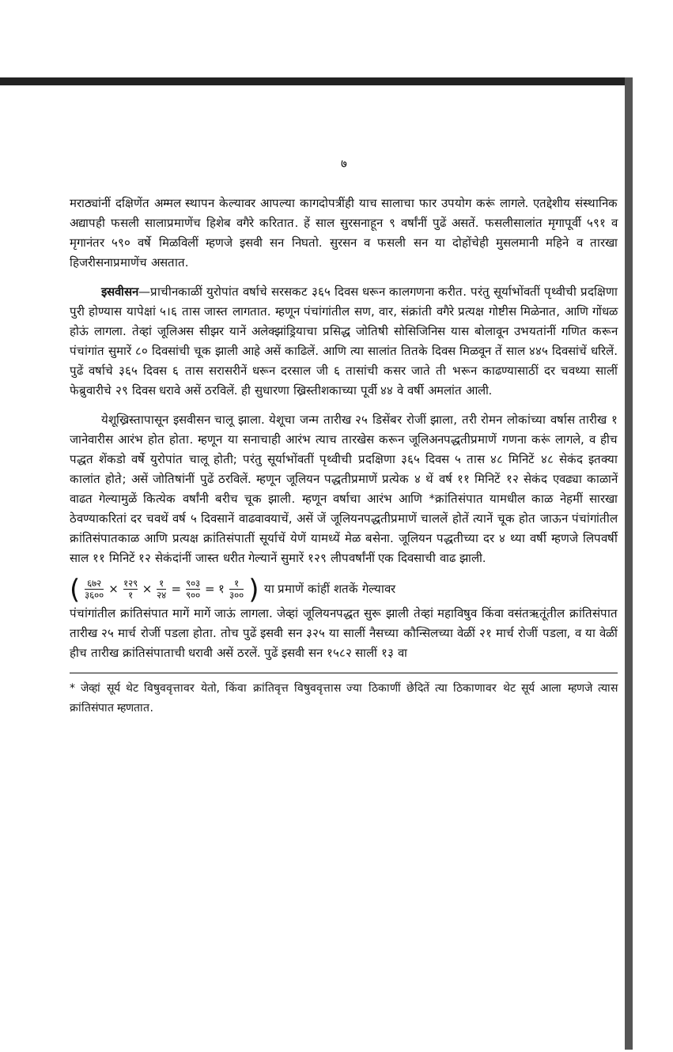७
मराठ्यांनीं दक्षिणेंत अम्मल स्थापन केल्यावर आपल्या कागदोपत्रींही याच सालाचा फार उपयोग करूं लागले. एतद्देशीय संस्थानिक अद्यापही फसली सालाप्रमाणेंच हिशेब वगैरे करितात. हें साल सुरसनाहून ९ वर्षांनीं पुढें असतें. फसलीसालांत मृगापूर्वी ५९१ व मृगानंतर ५९० वर्षे मिळविलीं म्हणजे इसवी सन निघतो. सुरसन व फसली सन या दोहोंचेही मुसलमानी महिने व तारखा हिजरीसनाप्रमाणेंच असतात.
इसवीसन—प्राचीनकाळीं युरोपांत वर्षाचे सरसकट ३६५ दिवस धरून कालगणना करीत. परंतु सूर्याभोंवतीं पृथ्वीची प्रदक्षिणा पुरी होण्यास यापेक्षां ५।६ तास जास्त लागतात. म्हणून पंचांगांतील सण, वार, संक्रांती वगैरे प्रत्यक्ष गोष्टीस मिळेनात, आणि गोंधळ होऊं लागला. तेव्हां जूलिअस सीझर यानें अलेक्झांड्रियाचा प्रसिद्ध जोतिषी सोसिजिनिस यास बोलावून उभयतांनीं गणित करून पंचांगांत सुमारें ८० दिवसांची चूक झाली आहे असें काढिलें. आणि त्या सालांत तितके दिवस मिळवून तें साल ४४५ दिवसांचें धरिलें. पुढें वर्षाचे ३६५ दिवस ६ तास सरासरीनें धरून दरसाल जी ६ तासांची कसर जाते ती भरून काढण्यासाठीं दर चवथ्या सालीं फेब्रुवारीचे २९ दिवस धरावे असें ठरविलें. ही सुधारणा ख्रिस्तीशकाच्या पूर्वी ४४ वे वर्षी अमलांत आली.
येशूख्रिस्तापासून इसवीसन चालू झाला. येशूचा जन्म तारीख २५ डिसेंबर रोजीं झाला, तरी रोमन लोकांच्या वर्षास तारीख १ जानेवारीस आरंभ होत होता. म्हणून या सनाचाही आरंभ त्याच तारखेस करून जूलिअनपद्धतीप्रमाणें गणना करूं लागले, व हीच पद्धत शेंकडो वर्षे युरोपांत चालू होती; परंतु सूर्याभोंवतीं पृथ्वीची प्रदक्षिणा ३६५ दिवस ५ तास ४८ मिनिटें ४८ सेकंद इतक्या कालांत होते; असें जोतिषांनीं पुढें ठरविलें. म्हणून जूलियन पद्धतीप्रमाणें प्रत्येक ४ थें वर्ष ११ मिनिटें १२ सेकंद एवढ्या काळानें वाढत गेल्यामुळें कित्येक वर्षांनी बरीच चूक झाली. म्हणून वर्षाचा आरंभ आणि *क्रांतिसंपात यामधील काळ नेहमीं सारखा ठेवण्याकरितां दर चवथें वर्ष ५ दिवसानें वाढवावयाचें, असें जें जूलियनपद्धतीप्रमाणें चाललें होतें त्यानें चूक होत जाऊन पंचांगांतील क्रांतिसंपातकाळ आणि प्रत्यक्ष क्रांतिसंपातीं सूर्याचें येणें यामध्यें मेळ बसेना. जूलियन पद्धतीच्या दर ४ थ्या वर्षी म्हणजे लिपवर्षी साल ११ मिनिटें १२ सेकंदांनीं जास्त धरीत गेल्यानें सुमारें १२९ लीपवर्षांनीं एक दिवसाची वाढ झाली.
(६७२ ३६०० × १२९ १ × १ २४ = ९०३ ९०० = १ १ ३००) या प्रमाणें कांहीं शतकें गेल्यावर
पंचांगांतील क्रांतिसंपात मागें मागें जाऊं लागला. जेव्हां जूलियनपद्धत सुरू झाली तेव्हां महाविषुव किंवा वसंतऋतूंतील क्रांतिसंपात तारीख २५ मार्च रोजीं पडला होता. तोच पुढें इसवी सन ३२५ या सालीं नैसच्या कौन्सिलच्या वेळीं २१ मार्च रोजीं पडला, व या वेळीं हीच तारीख क्रांतिसंपाताची धरावी असें ठरलें. पुढें इसवी सन १५८२ सालीं १३ वा
* जेव्हां सूर्य थेट विषुववृत्तावर येतो, किंवा क्रांतिवृत्त विषुववृत्तास ज्या ठिकाणीं छेदितें त्या ठिकाणावर थेट सूर्य आला म्हणजे त्यास क्रांतिसंपात म्हणतात.